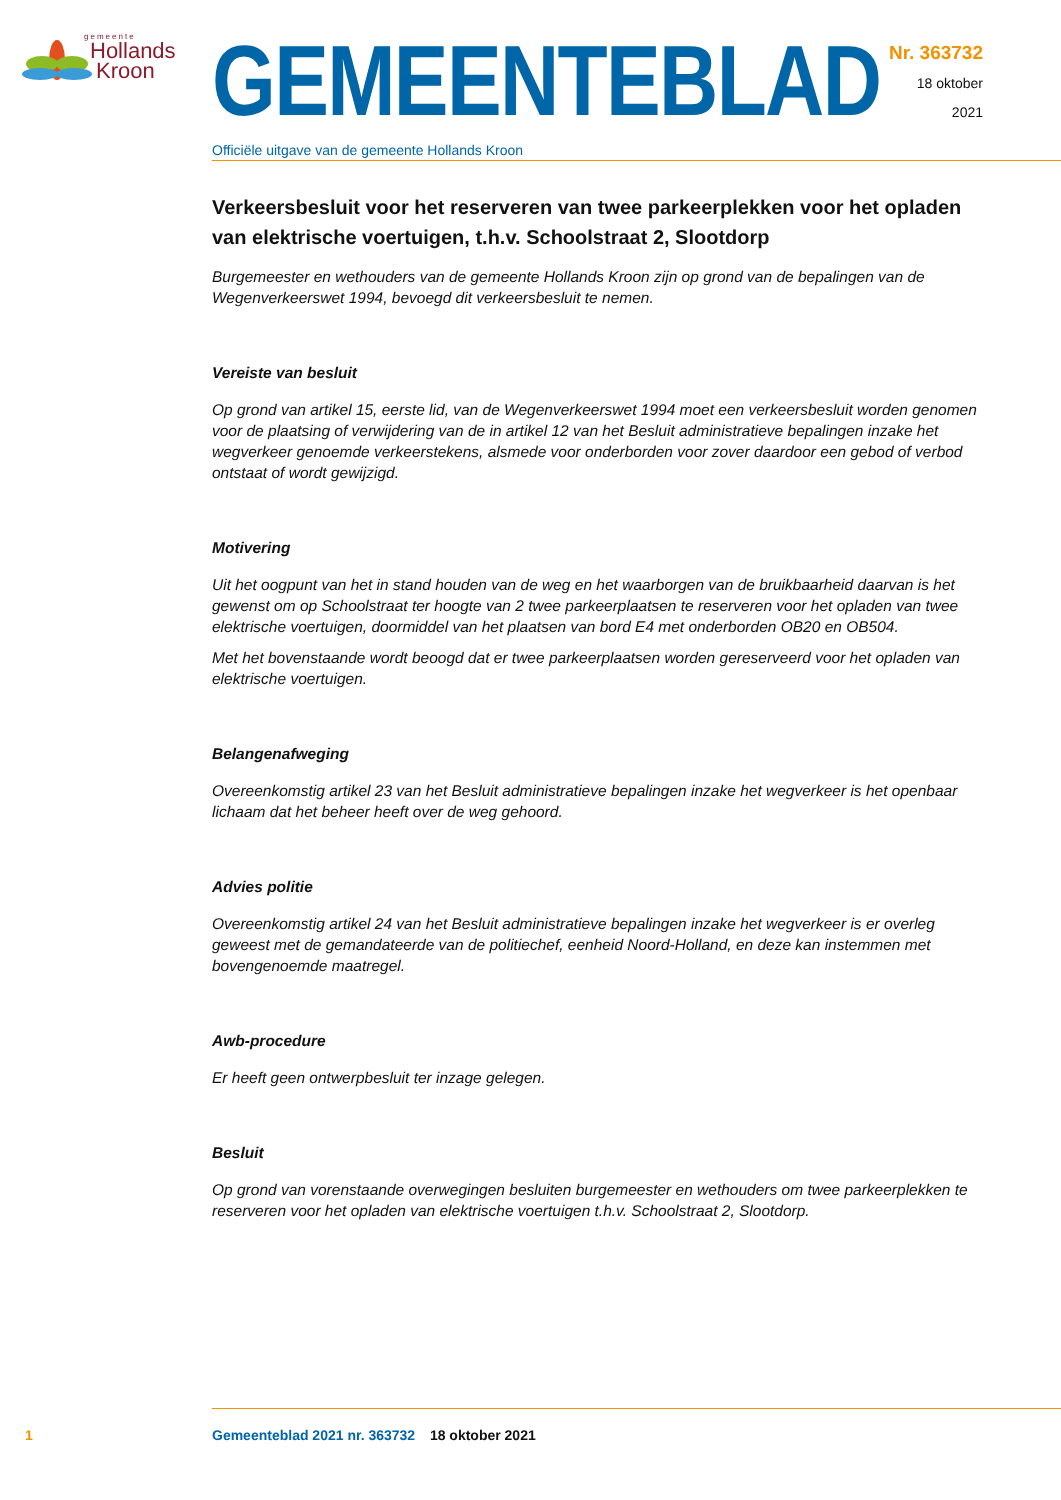gemeente
Hollands
Kroon
GEMEENTEBLAD
Officiële uitgave van de gemeente Hollands Kroon
Nr. 363732
18 oktober
2021
Verkeersbesluit voor het reserveren van twee parkeerplekken voor het opladen van elektrische voertuigen, t.h.v. Schoolstraat 2, Slootdorp
Burgemeester en wethouders van de gemeente Hollands Kroon zijn op grond van de bepalingen van de Wegenverkeerswet 1994, bevoegd dit verkeersbesluit te nemen.
Vereiste van besluit
Op grond van artikel 15, eerste lid, van de Wegenverkeerswet 1994 moet een verkeersbesluit worden genomen voor de plaatsing of verwijdering van de in artikel 12 van het Besluit administratieve bepalingen inzake het wegverkeer genoemde verkeerstekens, alsmede voor onderborden voor zover daardoor een gebod of verbod ontstaat of wordt gewijzigd.
Motivering
Uit het oogpunt van het in stand houden van de weg en het waarborgen van de bruikbaarheid daarvan is het gewenst om op Schoolstraat ter hoogte van 2 twee parkeerplaatsen te reserveren voor het opladen van twee elektrische voertuigen, doormiddel van het plaatsen van bord E4 met onderborden OB20 en OB504.
Met het bovenstaande wordt beoogd dat er twee parkeerplaatsen worden gereserveerd voor het opladen van elektrische voertuigen.
Belangenafweging
Overeenkomstig artikel 23 van het Besluit administratieve bepalingen inzake het wegverkeer is het openbaar lichaam dat het beheer heeft over de weg gehoord.
Advies politie
Overeenkomstig artikel 24 van het Besluit administratieve bepalingen inzake het wegverkeer is er overleg geweest met de gemandateerde van de politiechef, eenheid Noord-Holland, en deze kan instemmen met bovengenoemde maatregel.
Awb-procedure
Er heeft geen ontwerpbesluit ter inzage gelegen.
Besluit
Op grond van vorenstaande overwegingen besluiten burgemeester en wethouders om twee parkeerplekken te reserveren voor het opladen van elektrische voertuigen t.h.v. Schoolstraat 2, Slootdorp.
1 Gemeenteblad 2021 nr. 363732 18 oktober 2021